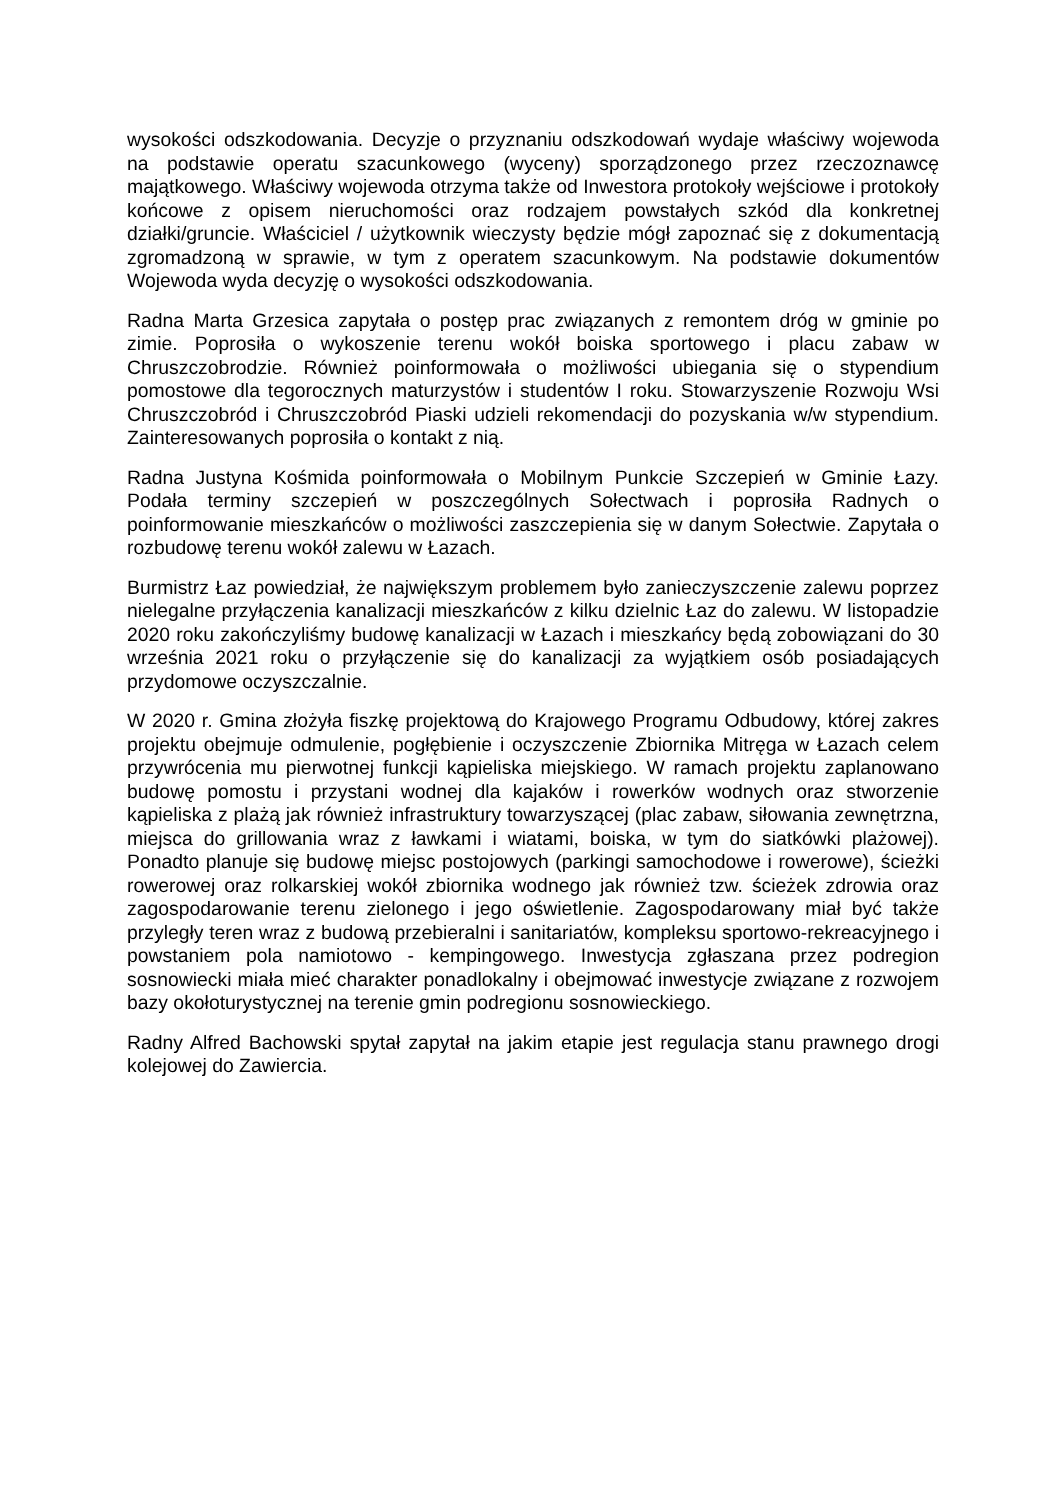wysokości odszkodowania. Decyzje o przyznaniu odszkodowań wydaje właściwy wojewoda na podstawie operatu szacunkowego (wyceny) sporządzonego przez rzeczoznawcę majątkowego. Właściwy wojewoda otrzyma także od Inwestora protokoły wejściowe i protokoły końcowe z opisem nieruchomości oraz rodzajem powstałych szkód dla konkretnej działki/gruncie. Właściciel / użytkownik wieczysty będzie mógł zapoznać się z dokumentacją zgromadzoną w sprawie, w tym z operatem szacunkowym. Na podstawie dokumentów Wojewoda wyda decyzję o wysokości odszkodowania.
Radna Marta Grzesica zapytała o postęp prac związanych z remontem dróg w gminie po zimie. Poprosiła o wykoszenie terenu wokół boiska sportowego i placu zabaw w Chruszczobrodzie. Również poinformowała o możliwości ubiegania się o stypendium pomostowe dla tegorocznych maturzystów i studentów I roku. Stowarzyszenie Rozwoju Wsi Chruszczobród i Chruszczobród Piaski udzieli rekomendacji do pozyskania w/w stypendium. Zainteresowanych poprosiła o kontakt z nią.
Radna Justyna Kośmida poinformowała o Mobilnym Punkcie Szczepień w Gminie Łazy. Podała terminy szczepień w poszczególnych Sołectwach i poprosiła Radnych o poinformowanie mieszkańców o możliwości zaszczepienia się w danym Sołectwie. Zapytała o rozbudowę terenu wokół zalewu w Łazach.
Burmistrz Łaz powiedział, że największym problemem było zanieczyszczenie zalewu poprzez nielegalne przyłączenia kanalizacji mieszkańców z kilku dzielnic Łaz do zalewu. W listopadzie 2020 roku zakończyliśmy budowę kanalizacji w Łazach i mieszkańcy będą zobowiązani do 30 września 2021 roku o przyłączenie się do kanalizacji za wyjątkiem osób posiadających przydomowe oczyszczalnie.
W 2020 r. Gmina złożyła fiszkę projektową do Krajowego Programu Odbudowy, której zakres projektu obejmuje odmulenie, pogłębienie i oczyszczenie Zbiornika Mitręga w Łazach celem przywrócenia mu pierwotnej funkcji kąpieliska miejskiego. W ramach projektu zaplanowano budowę pomostu i przystani wodnej dla kajaków i rowerków wodnych oraz stworzenie kąpieliska z plażą jak również infrastruktury towarzyszącej (plac zabaw, siłowania zewnętrzna, miejsca do grillowania wraz z ławkami i wiatami, boiska, w tym do siatkówki plażowej). Ponadto planuje się budowę miejsc postojowych (parkingi samochodowe i rowerowe), ścieżki rowerowej oraz rolkarskiej wokół zbiornika wodnego jak również tzw. ścieżek zdrowia oraz zagospodarowanie terenu zielonego i jego oświetlenie. Zagospodarowany miał być także przyległy teren wraz z budową przebieralni i sanitariatów, kompleksu sportowo-rekreacyjnego i powstaniem pola namiotowo - kempingowego. Inwestycja zgłaszana przez podregion sosnowiecki miała mieć charakter ponadlokalny i obejmować inwestycje związane z rozwojem bazy okołoturystycznej na terenie gmin podregionu sosnowieckiego.
Radny Alfred Bachowski spytał zapytał na jakim etapie jest regulacja stanu prawnego drogi kolejowej do Zawiercia.